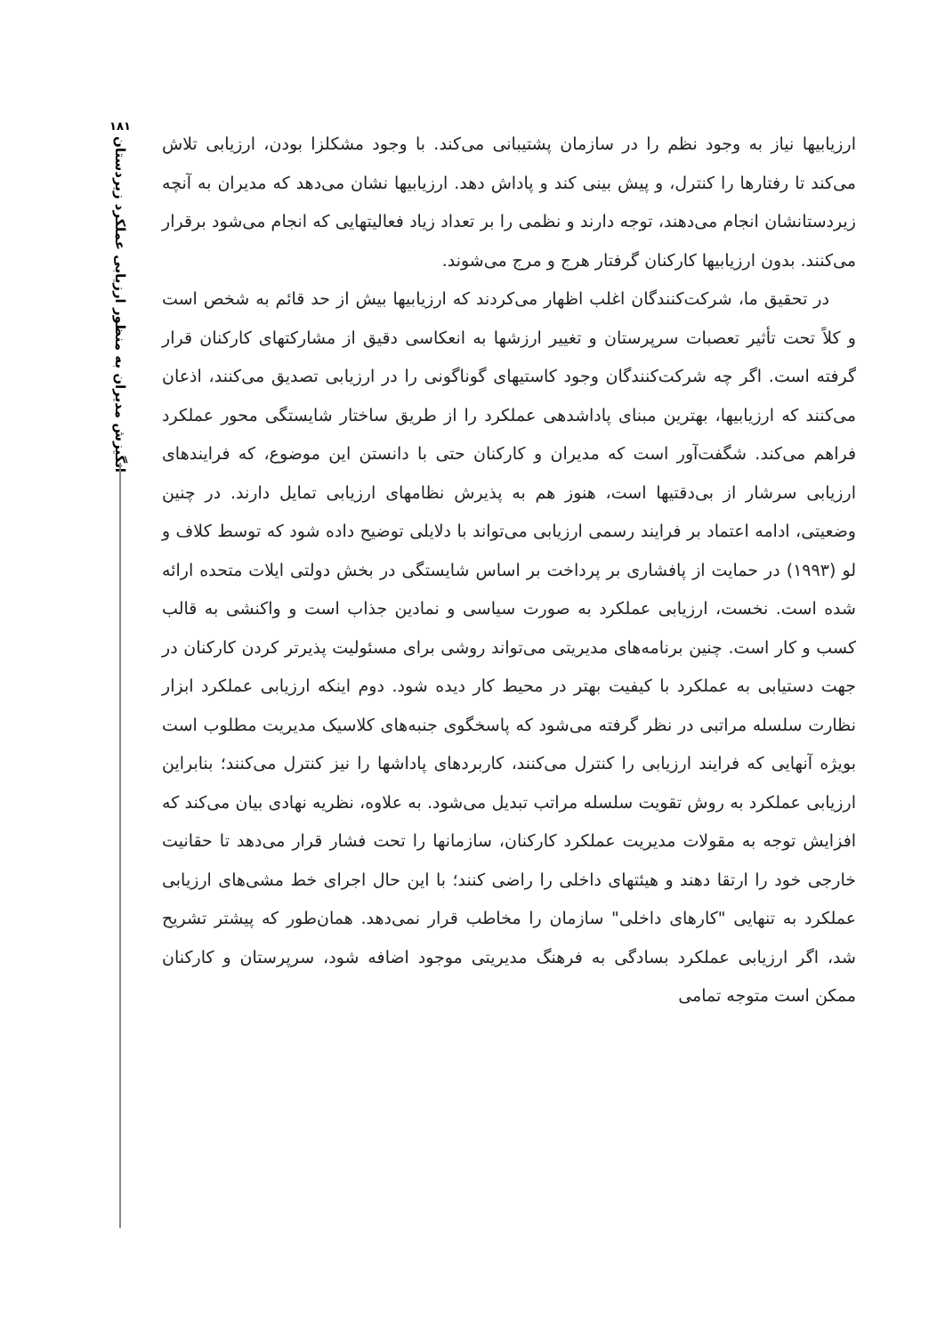۱۸۱
انگیزش مدیران به منظور ارزیابی عملکرد زیردستان
ارزیابیها نیاز به وجود نظم را در سازمان پشتیبانی می‌کند. با وجود مشکلزا بودن، ارزیابی تلاش می‌کند تا رفتارها را کنترل، و پیش بینی کند و پاداش دهد. ارزیابیها نشان می‌دهد که مدیران به آنچه زیردستانشان انجام می‌دهند، توجه دارند و نظمی را بر تعداد زیاد فعالیتهایی که انجام می‌شود برقرار می‌کنند. بدون ارزیابیها کارکنان گرفتار هرج و مرج می‌شوند.
در تحقیق ما، شرکت‌کنندگان اغلب اظهار می‌کردند که ارزیابیها بیش از حد قائم به شخص است و کلاً تحت تأثیر تعصبات سرپرستان و تغییر ارزشها به انعکاسی دقیق از مشارکتهای کارکنان قرار گرفته است. اگر چه شرکت‌کنندگان وجود کاستیهای گوناگونی را در ارزیابی تصدیق می‌کنند، اذعان می‌کنند که ارزیابیها، بهترین مبنای پاداشدهی عملکرد را از طریق ساختار شایستگی محور عملکرد فراهم می‌کند. شگفت‌آور است که مدیران و کارکنان حتی با دانستن این موضوع، که فرایندهای ارزیابی سرشار از بی‌دقتیها است، هنوز هم به پذیرش نظامهای ارزیابی تمایل دارند. در چنین وضعیتی، ادامه اعتماد بر فرایند رسمی ارزیابی می‌تواند با دلایلی توضیح داده شود که توسط کلاف و لو (۱۹۹۳) در حمایت از پافشاری بر پرداخت بر اساس شایستگی در بخش دولتی ایلات متحده ارائه شده است. نخست، ارزیابی عملکرد به صورت سیاسی و نمادین جذاب است و واکنشی به قالب کسب و کار است. چنین برنامه‌های مدیریتی می‌تواند روشی برای مسئولیت پذیرتر کردن کارکنان در جهت دستیابی به عملکرد با کیفیت بهتر در محیط کار دیده شود. دوم اینکه ارزیابی عملکرد ابزار نظارت سلسله مراتبی در نظر گرفته می‌شود که پاسخگوی جنبه‌های کلاسیک مدیریت مطلوب است بویژه آنهایی که فرایند ارزیابی را کنترل می‌کنند، کاربردهای پاداشها را نیز کنترل می‌کنند؛ بنابراین ارزیابی عملکرد به روش تقویت سلسله مراتب تبدیل می‌شود. به علاوه، نظریه نهادی بیان می‌کند که افزایش توجه به مقولات مدیریت عملکرد کارکنان، سازمانها را تحت فشار قرار می‌دهد تا حقانیت خارجی خود را ارتقا دهند و هیئتهای داخلی را راضی کنند؛ با این حال اجرای خط مشی‌های ارزیابی عملکرد به تنهایی "کارهای داخلی" سازمان را مخاطب قرار نمی‌دهد. همان‌طور که پیشتر تشریح شد، اگر ارزیابی عملکرد بسادگی به فرهنگ مدیریتی موجود اضافه شود، سرپرستان و کارکنان ممکن است متوجه تمامی